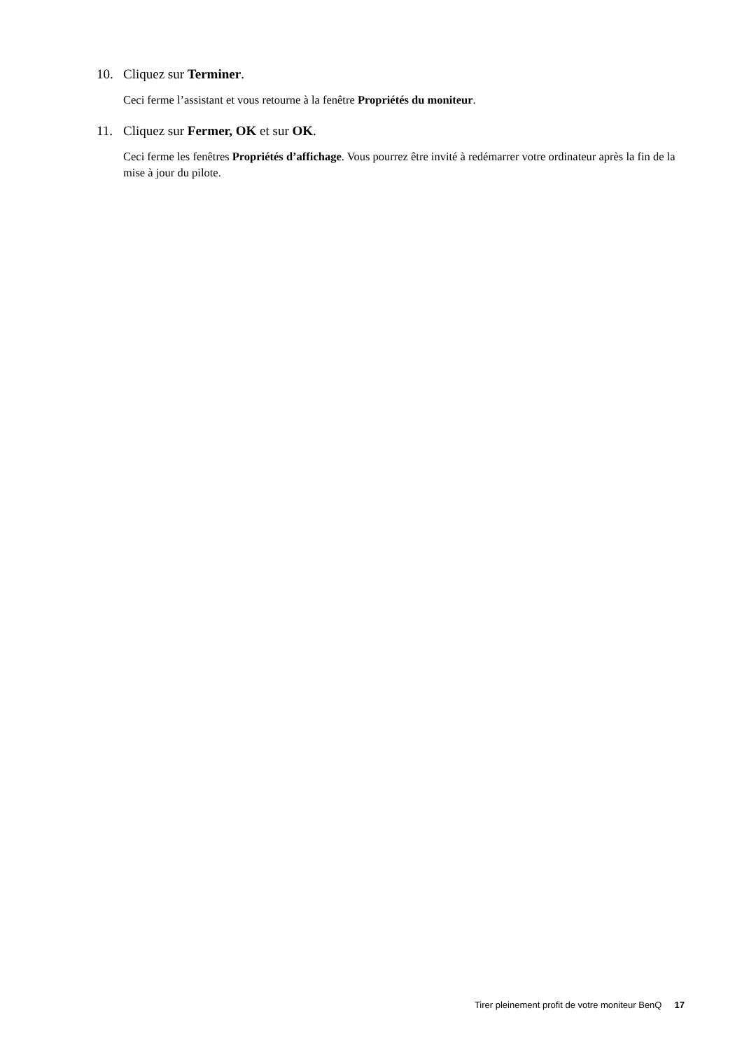10. Cliquez sur Terminer.
Ceci ferme l’assistant et vous retourne à la fenêtre Propriétés du moniteur.
11. Cliquez sur Fermer, OK et sur OK.
Ceci ferme les fenêtres Propriétés d’affichage. Vous pourrez être invité à redémarrer votre ordinateur après la fin de la mise à jour du pilote.
Tirer pleinement profit de votre moniteur BenQ 17